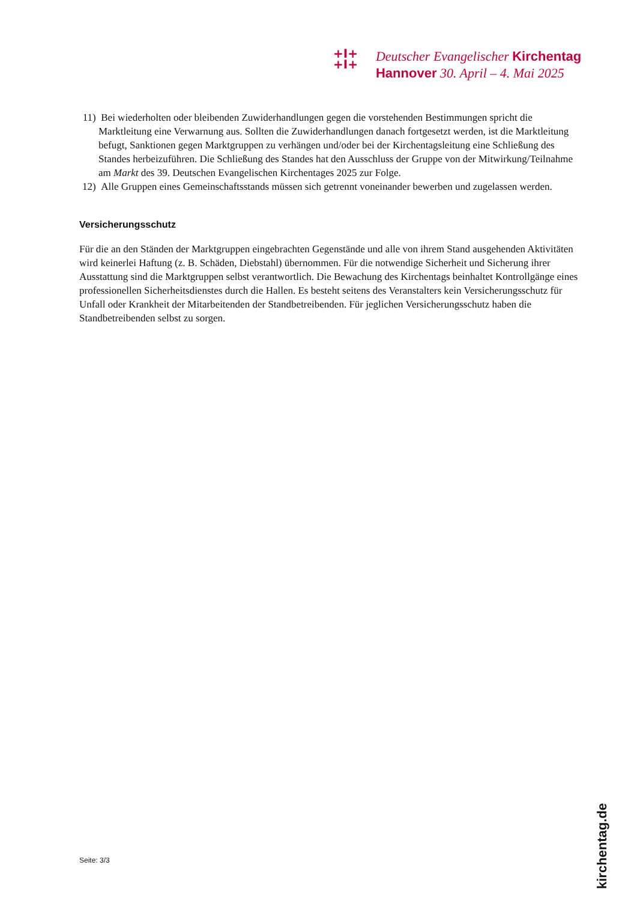+I+
+I+
Deutscher Evangelischer Kirchentag
Hannover 30. April – 4. Mai 2025
11) Bei wiederholten oder bleibenden Zuwiderhandlungen gegen die vorstehenden Bestimmungen spricht die Marktleitung eine Verwarnung aus. Sollten die Zuwiderhandlungen danach fortgesetzt werden, ist die Marktleitung befugt, Sanktionen gegen Marktgruppen zu verhängen und/oder bei der Kirchentagsleitung eine Schließung des Standes herbeizuführen. Die Schließung des Standes hat den Ausschluss der Gruppe von der Mitwirkung/Teilnahme am Markt des 39. Deutschen Evangelischen Kirchentages 2025 zur Folge.
12) Alle Gruppen eines Gemeinschaftsstands müssen sich getrennt voneinander bewerben und zugelassen werden.
Versicherungsschutz
Für die an den Ständen der Marktgruppen eingebrachten Gegenstände und alle von ihrem Stand ausgehenden Aktivitäten wird keinerlei Haftung (z. B. Schäden, Diebstahl) übernommen. Für die notwendige Sicherheit und Sicherung ihrer Ausstattung sind die Marktgruppen selbst verantwortlich. Die Bewachung des Kirchentags beinhaltet Kontrollgänge eines professionellen Sicherheitsdienstes durch die Hallen. Es besteht seitens des Veranstalters kein Versicherungsschutz für Unfall oder Krankheit der Mitarbeitenden der Standbetreibenden. Für jeglichen Versicherungsschutz haben die Standbetreibenden selbst zu sorgen.
Seite: 3/3
kirchentag.de